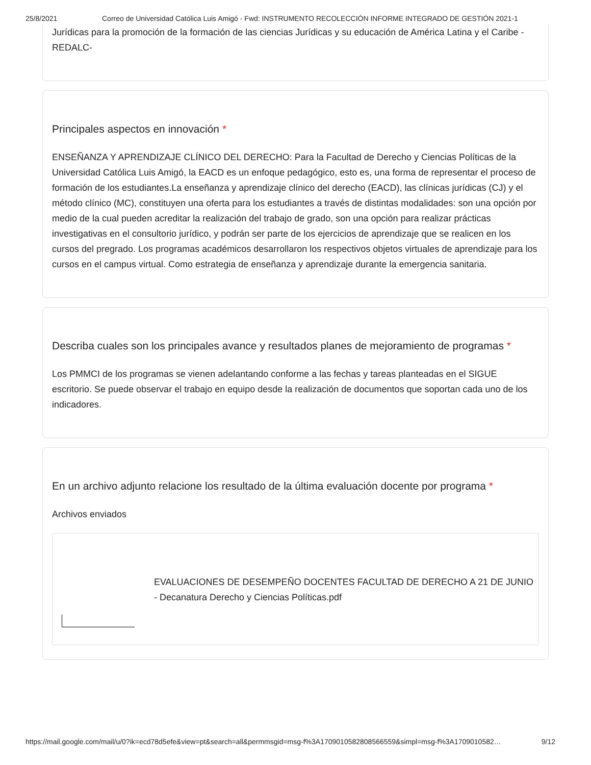25/8/2021 Correo de Universidad Católica Luis Amigó - Fwd: INSTRUMENTO RECOLECCIÓN INFORME INTEGRADO DE GESTIÓN 2021-1
Jurídicas para la promoción de la formación de las ciencias Jurídicas y su educación de América Latina y el Caribe -REDALC-
Principales aspectos en innovación *
ENSEÑANZA Y APRENDIZAJE CLÍNICO DEL DERECHO: Para la Facultad de Derecho y Ciencias Políticas de la Universidad Católica Luis Amigó, la EACD es un enfoque pedagógico, esto es, una forma de representar el proceso de formación de los estudiantes.La enseñanza y aprendizaje clínico del derecho (EACD), las clínicas jurídicas (CJ) y el método clínico (MC), constituyen una oferta para los estudiantes a través de distintas modalidades: son una opción por medio de la cual pueden acreditar la realización del trabajo de grado, son una opción para realizar prácticas investigativas en el consultorio jurídico, y podrán ser parte de los ejercicios de aprendizaje que se realicen en los cursos del pregrado. Los programas académicos desarrollaron los respectivos objetos virtuales de aprendizaje para los cursos en el campus virtual. Como estrategia de enseñanza y aprendizaje durante la emergencia sanitaria.
Describa cuales son los principales avance y resultados planes de mejoramiento de programas *
Los PMMCI de los programas se vienen adelantando conforme a las fechas y tareas planteadas en el SIGUE escritorio. Se puede observar el trabajo en equipo desde la realización de documentos que soportan cada uno de los indicadores.
En un archivo adjunto relacione los resultado de la última evaluación docente por programa *
Archivos enviados
EVALUACIONES DE DESEMPEÑO DOCENTES FACULTAD DE DERECHO A 21 DE JUNIO - Decanatura Derecho y Ciencias Políticas.pdf
https://mail.google.com/mail/u/0?ik=ecd78d5efe&view=pt&search=all&permmsgid=msg-f%3A1709010582808566559&simpl=msg-f%3A1709010582… 9/12